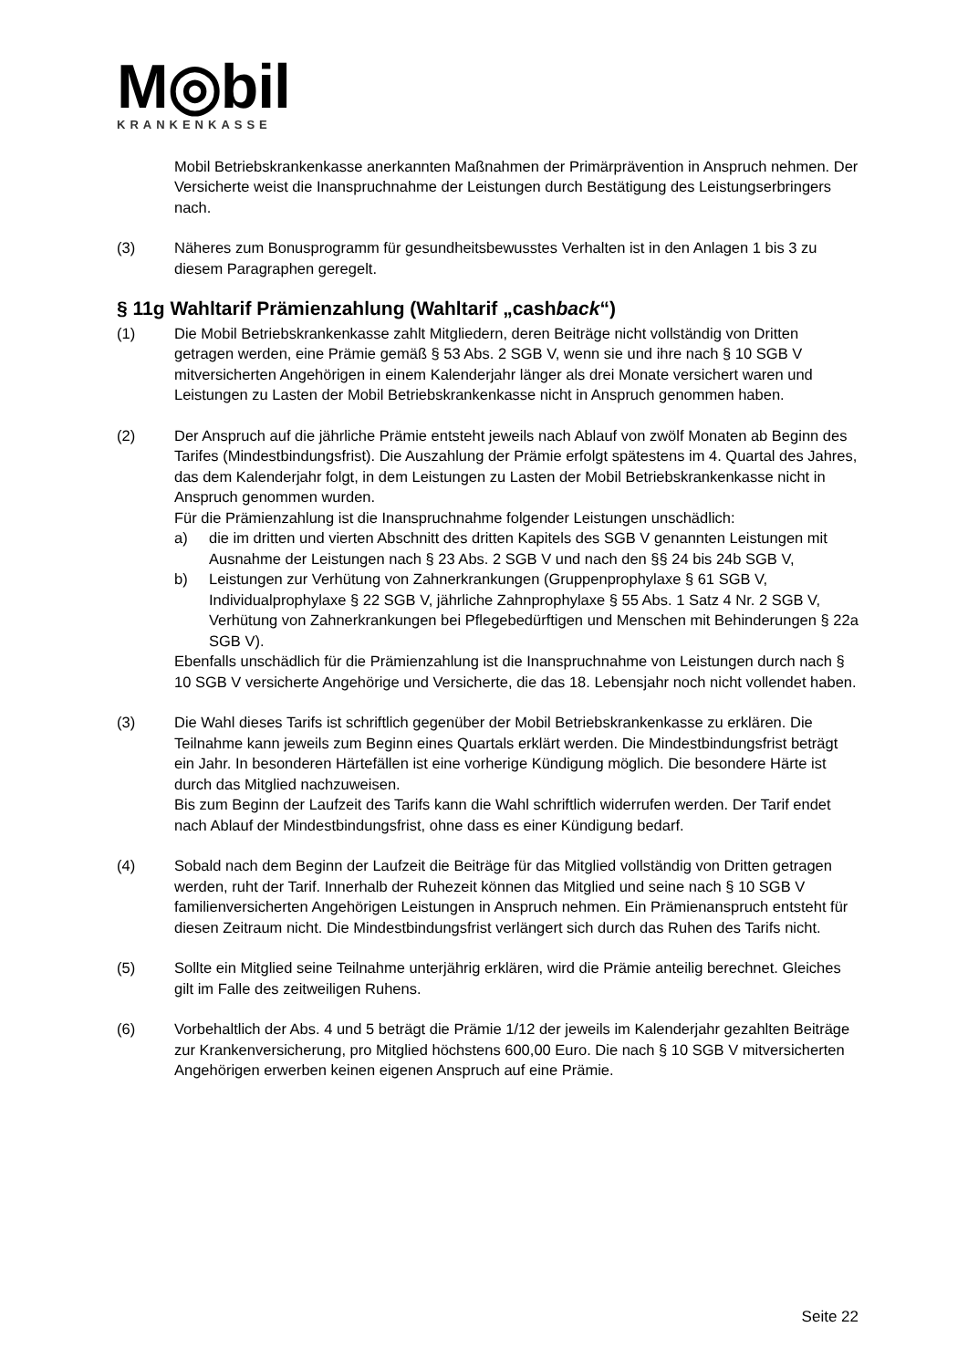M◎bil
KRANKENKASSE
Mobil Betriebskrankenkasse anerkannten Maßnahmen der Primärprävention in Anspruch nehmen. Der Versicherte weist die Inanspruchnahme der Leistungen durch Bestätigung des Leistungserbringers nach.
(3) Näheres zum Bonusprogramm für gesundheitsbewusstes Verhalten ist in den Anlagen 1 bis 3 zu diesem Paragraphen geregelt.
§ 11g Wahltarif Prämienzahlung (Wahltarif „cashback“)
(1) Die Mobil Betriebskrankenkasse zahlt Mitgliedern, deren Beiträge nicht vollständig von Dritten getragen werden, eine Prämie gemäß § 53 Abs. 2 SGB V, wenn sie und ihre nach § 10 SGB V mitversicherten Angehörigen in einem Kalenderjahr länger als drei Monate versichert waren und Leistungen zu Lasten der Mobil Betriebskrankenkasse nicht in Anspruch genommen haben.
(2) Der Anspruch auf die jährliche Prämie entsteht jeweils nach Ablauf von zwölf Monaten ab Beginn des Tarifes (Mindestbindungsfrist). Die Auszahlung der Prämie erfolgt spätestens im 4. Quartal des Jahres, das dem Kalenderjahr folgt, in dem Leistungen zu Lasten der Mobil Betriebskrankenkasse nicht in Anspruch genommen wurden.
Für die Prämienzahlung ist die Inanspruchnahme folgender Leistungen unschädlich:
a) die im dritten und vierten Abschnitt des dritten Kapitels des SGB V genannten Leistungen mit Ausnahme der Leistungen nach § 23 Abs. 2 SGB V und nach den §§ 24 bis 24b SGB V,
b) Leistungen zur Verhütung von Zahnerkrankungen (Gruppenprophylaxe § 61 SGB V, Individualprophylaxe § 22 SGB V, jährliche Zahnprophylaxe § 55 Abs. 1 Satz 4 Nr. 2 SGB V, Verhütung von Zahnerkrankungen bei Pflegebedürftigen und Menschen mit Behinderungen § 22a SGB V).
Ebenfalls unschädlich für die Prämienzahlung ist die Inanspruchnahme von Leistungen durch nach § 10 SGB V versicherte Angehörige und Versicherte, die das 18. Lebensjahr noch nicht vollendet haben.
(3) Die Wahl dieses Tarifs ist schriftlich gegenüber der Mobil Betriebskrankenkasse zu erklären. Die Teilnahme kann jeweils zum Beginn eines Quartals erklärt werden. Die Mindestbindungsfrist beträgt ein Jahr. In besonderen Härtefällen ist eine vorherige Kündigung möglich. Die besondere Härte ist durch das Mitglied nachzuweisen.
Bis zum Beginn der Laufzeit des Tarifs kann die Wahl schriftlich widerrufen werden. Der Tarif endet nach Ablauf der Mindestbindungsfrist, ohne dass es einer Kündigung bedarf.
(4) Sobald nach dem Beginn der Laufzeit die Beiträge für das Mitglied vollständig von Dritten getragen werden, ruht der Tarif. Innerhalb der Ruhezeit können das Mitglied und seine nach § 10 SGB V familienversicherten Angehörigen Leistungen in Anspruch nehmen. Ein Prämienanspruch entsteht für diesen Zeitraum nicht. Die Mindestbindungsfrist verlängert sich durch das Ruhen des Tarifs nicht.
(5) Sollte ein Mitglied seine Teilnahme unterjährig erklären, wird die Prämie anteilig berechnet. Gleiches gilt im Falle des zeitweiligen Ruhens.
(6) Vorbehaltlich der Abs. 4 und 5 beträgt die Prämie 1/12 der jeweils im Kalenderjahr gezahlten Beiträge zur Krankenversicherung, pro Mitglied höchstens 600,00 Euro. Die nach § 10 SGB V mitversicherten Angehörigen erwerben keinen eigenen Anspruch auf eine Prämie.
Seite 22